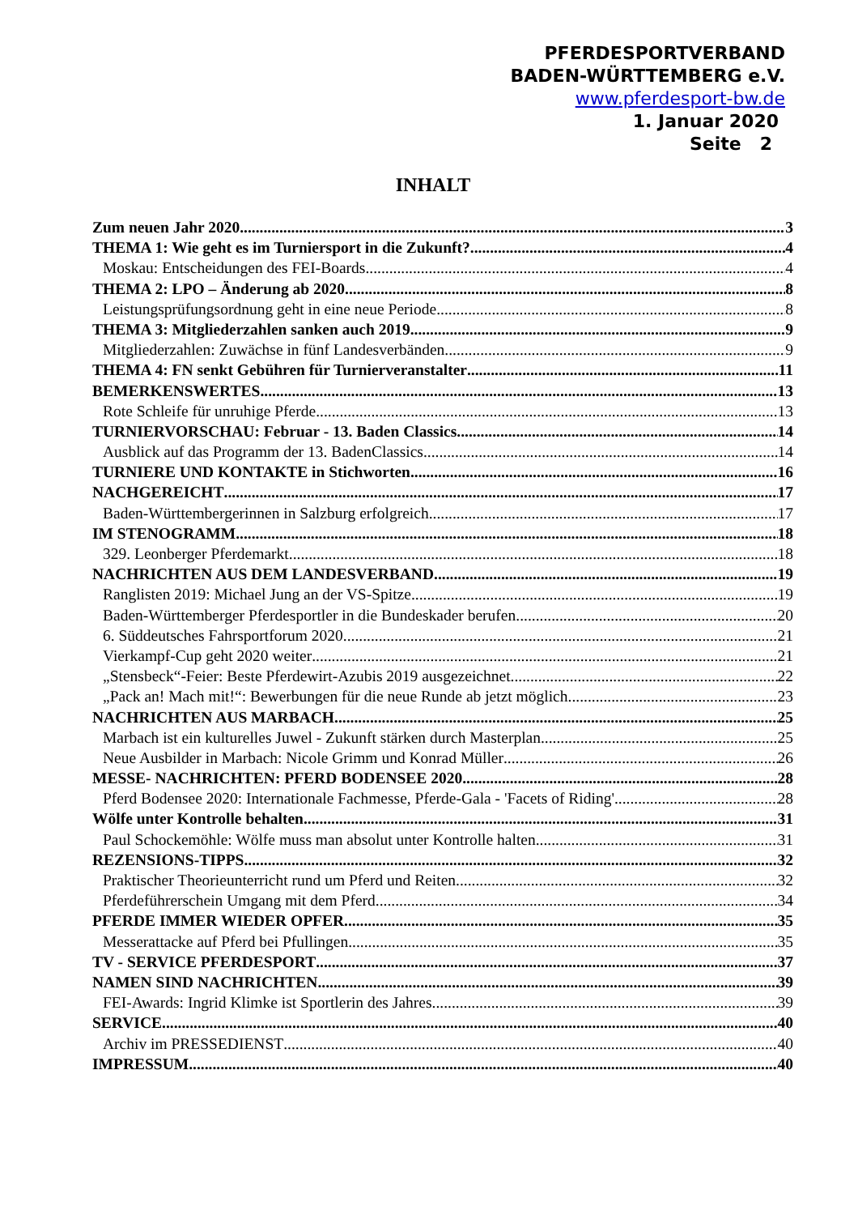PFERDESPORTVERBAND
BADEN-WÜRTTEMBERG e.V.
www.pferdesport-bw.de
1. Januar 2020
Seite 2
INHALT
Zum neuen Jahr 2020 3
THEMA 1: Wie geht es im Turniersport in die Zukunft? 4
Moskau: Entscheidungen des FEI-Boards 4
THEMA 2: LPO – Änderung ab 2020 8
Leistungsprüfungsordnung geht in eine neue Periode 8
THEMA 3: Mitgliederzahlen sanken auch 2019 9
Mitgliederzahlen: Zuwächse in fünf Landesverbänden 9
THEMA 4: FN senkt Gebühren für Turnierveranstalter 11
BEMERKENSWERTES 13
Rote Schleife für unruhige Pferde 13
TURNIERVORSCHAU: Februar - 13. Baden Classics 14
Ausblick auf das Programm der 13. BadenClassics 14
TURNIERE UND KONTAKTE in Stichworten 16
NACHGEREICHT 17
Baden-Württembergerinnen in Salzburg erfolgreich 17
IM STENOGRAMM 18
329. Leonberger Pferdemarkt 18
NACHRICHTEN AUS DEM LANDESVERBAND 19
Ranglisten 2019: Michael Jung an der VS-Spitze 19
Baden-Württemberger Pferdesportler in die Bundeskader berufen 20
6. Süddeutsches Fahrsportforum 2020 21
Vierkampf-Cup geht 2020 weiter 21
„Stensbeck“-Feier: Beste Pferdewirt-Azubis 2019 ausgezeichnet 22
„Pack an! Mach mit!“: Bewerbungen für die neue Runde ab jetzt möglich 23
NACHRICHTEN AUS MARBACH 25
Marbach ist ein kulturelles Juwel - Zukunft stärken durch Masterplan 25
Neue Ausbilder in Marbach: Nicole Grimm und Konrad Müller 26
MESSE- NACHRICHTEN: PFERD BODENSEE 2020 28
Pferd Bodensee 2020: Internationale Fachmesse, Pferde-Gala - 'Facets of Riding' 28
Wölfe unter Kontrolle behalten 31
Paul Schockemöhle: Wölfe muss man absolut unter Kontrolle halten 31
REZENSIONS-TIPPS 32
Praktischer Theorieunterricht rund um Pferd und Reiten 32
Pferdeführerschein Umgang mit dem Pferd 34
PFERDE IMMER WIEDER OPFER 35
Messerattacke auf Pferd bei Pfullingen 35
TV - SERVICE PFERDESPORT 37
NAMEN SIND NACHRICHTEN 39
FEI-Awards: Ingrid Klimke ist Sportlerin des Jahres 39
SERVICE 40
Archiv im PRESSEDIENST 40
IMPRESSUM 40